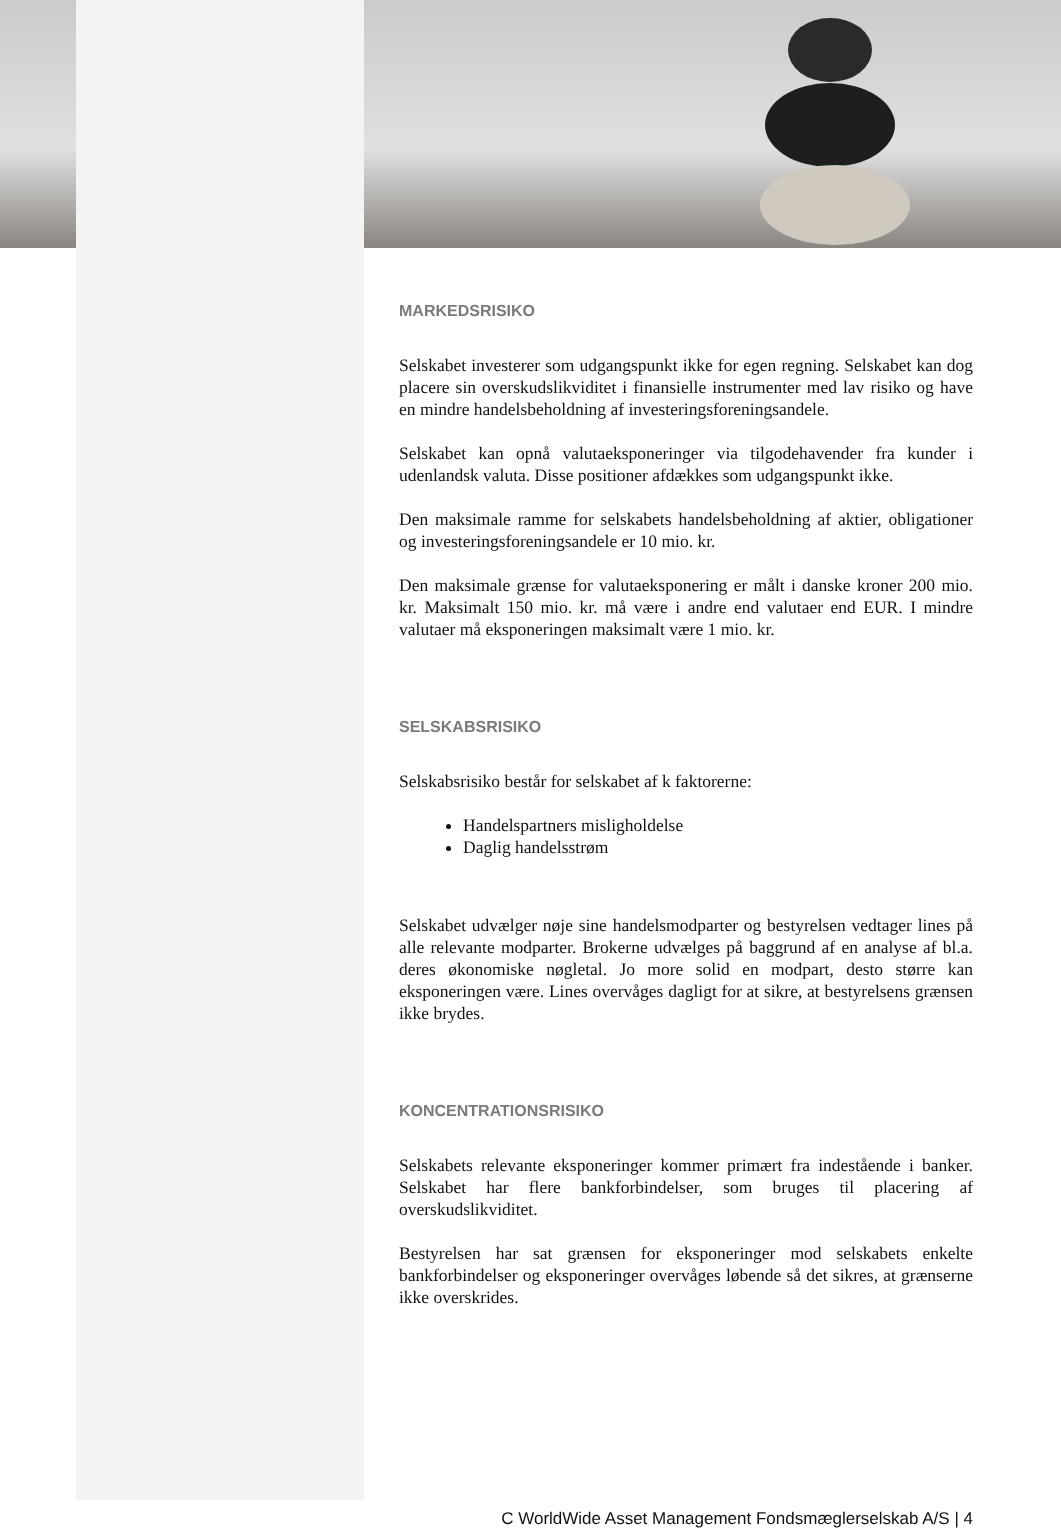MARKEDSRISIKO
Selskabet investerer som udgangspunkt ikke for egen regning. Selskabet kan dog placere sin overskudslikviditet i finansielle instrumenter med lav risiko og have en mindre handelsbeholdning af investeringsforeningsandele.
Selskabet kan opnå valutaeksponeringer via tilgodehavender fra kunder i udenlandsk valuta. Disse positioner afdækkes som udgangspunkt ikke.
Den maksimale ramme for selskabets handelsbeholdning af aktier, obligationer og investeringsforeningsandele er 10 mio. kr.
Den maksimale grænse for valutaeksponering er målt i danske kroner 200 mio. kr. Maksimalt 150 mio. kr. må være i andre end valutaer end EUR. I mindre valutaer må eksponeringen maksimalt være 1 mio. kr.
SELSKABSRISIKO
Selskabsrisiko består for selskabet af k faktorerne:
Handelspartners misligholdelse
Daglig handelsstrøm
Selskabet udvælger nøje sine handelsmodparter og bestyrelsen vedtager lines på alle relevante modparter. Brokerne udvælges på baggrund af en analyse af bl.a. deres økonomiske nøgletal. Jo more solid en modpart, desto større kan eksponeringen være. Lines overvåges dagligt for at sikre, at bestyrelsens grænsen ikke brydes.
KONCENTRATIONSRISIKO
Selskabets relevante eksponeringer kommer primært fra indestående i banker. Selskabet har flere bankforbindelser, som bruges til placering af overskudslikviditet.
Bestyrelsen har sat grænsen for eksponeringer mod selskabets enkelte bankforbindelser og eksponeringer overvåges løbende så det sikres, at grænserne ikke overskrides.
C WorldWide Asset Management Fondsmæglerselskab A/S | 4